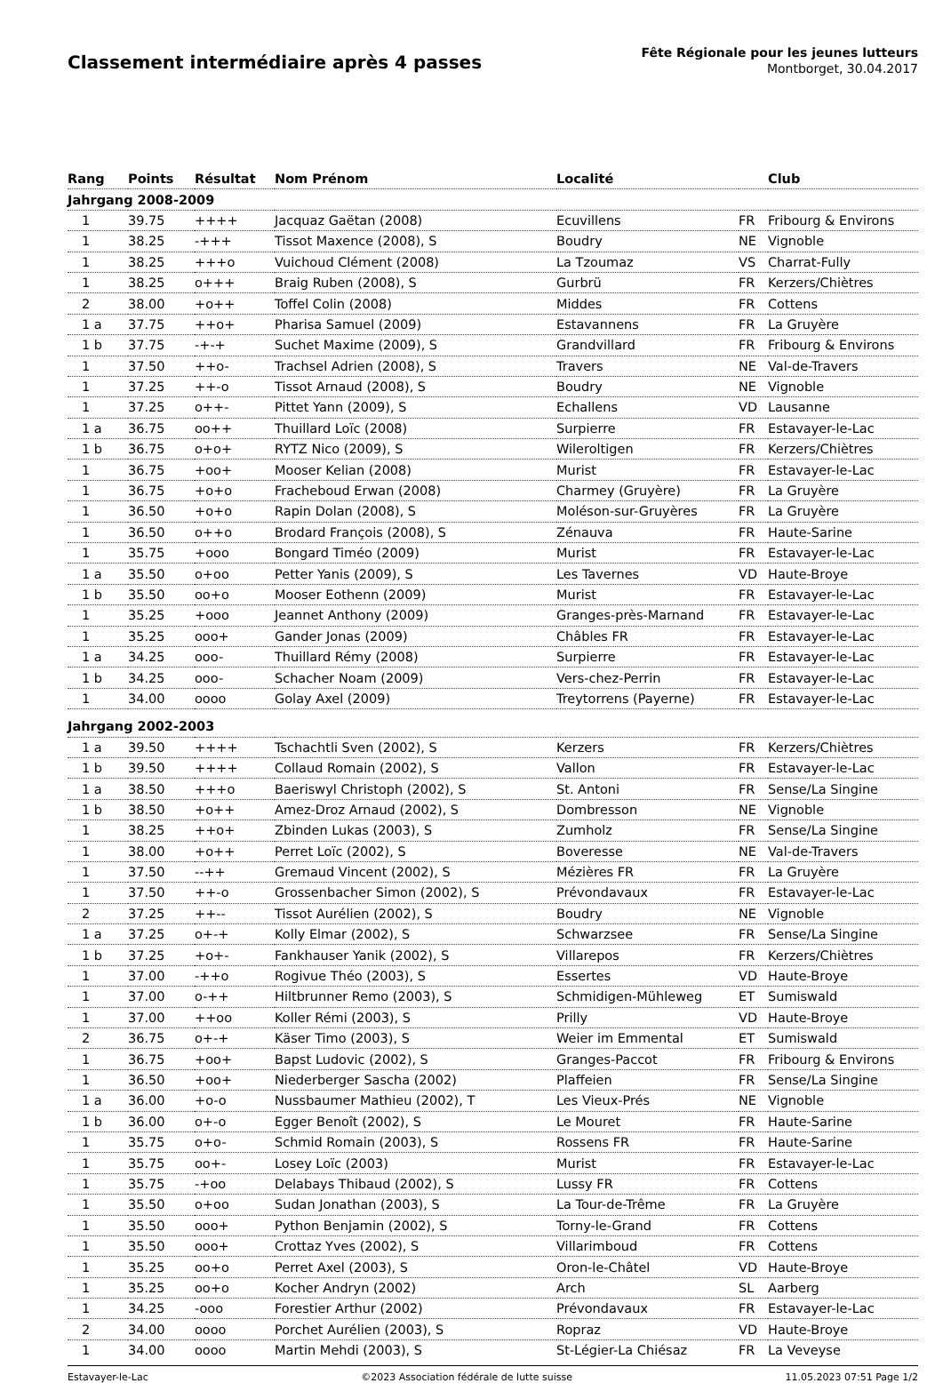Classement intermédiaire après 4 passes
Fête Régionale pour les jeunes lutteurs
Montborget, 30.04.2017
| Rang | Points | Résultat | Nom Prénom | Localité | | Club |
| --- | --- | --- | --- | --- | --- | --- |
| Jahrgang 2008-2009 | | | | | | |
| 1 | 39.75 | ++++ | Jacquaz Gaëtan (2008) | Ecuvillens | FR | Fribourg & Environs |
| 1 | 38.25 | -+++ | Tissot Maxence (2008), S | Boudry | NE | Vignoble |
| 1 | 38.25 | +++o | Vuichoud Clément (2008) | La Tzoumaz | VS | Charrat-Fully |
| 1 | 38.25 | o+++ | Braig Ruben (2008), S | Gurbrü | FR | Kerzers/Chiètres |
| 2 | 38.00 | +o++ | Toffel Colin (2008) | Middes | FR | Cottens |
| 1 a | 37.75 | ++o+ | Pharisa Samuel (2009) | Estavannens | FR | La Gruyère |
| 1 b | 37.75 | -+-+ | Suchet Maxime (2009), S | Grandvillard | FR | Fribourg & Environs |
| 1 | 37.50 | ++o- | Trachsel Adrien (2008), S | Travers | NE | Val-de-Travers |
| 1 | 37.25 | ++-o | Tissot Arnaud (2008), S | Boudry | NE | Vignoble |
| 1 | 37.25 | o++- | Pittet Yann (2009), S | Echallens | VD | Lausanne |
| 1 a | 36.75 | oo++ | Thuillard Loïc (2008) | Surpierre | FR | Estavayer-le-Lac |
| 1 b | 36.75 | o+o+ | RYTZ Nico (2009), S | Wileroltigen | FR | Kerzers/Chiètres |
| 1 | 36.75 | +oo+ | Mooser Kelian (2008) | Murist | FR | Estavayer-le-Lac |
| 1 | 36.75 | +o+o | Fracheboud Erwan (2008) | Charmey (Gruyère) | FR | La Gruyère |
| 1 | 36.50 | +o+o | Rapin Dolan (2008), S | Moléson-sur-Gruyères | FR | La Gruyère |
| 1 | 36.50 | o++o | Brodard François (2008), S | Zénauva | FR | Haute-Sarine |
| 1 | 35.75 | +ooo | Bongard Timéo (2009) | Murist | FR | Estavayer-le-Lac |
| 1 a | 35.50 | o+oo | Petter Yanis (2009), S | Les Tavernes | VD | Haute-Broye |
| 1 b | 35.50 | oo+o | Mooser Eothenn (2009) | Murist | FR | Estavayer-le-Lac |
| 1 | 35.25 | +ooo | Jeannet Anthony (2009) | Granges-près-Marnand | FR | Estavayer-le-Lac |
| 1 | 35.25 | ooo+ | Gander Jonas (2009) | Châbles FR | FR | Estavayer-le-Lac |
| 1 a | 34.25 | ooo- | Thuillard Rémy (2008) | Surpierre | FR | Estavayer-le-Lac |
| 1 b | 34.25 | ooo- | Schacher Noam (2009) | Vers-chez-Perrin | FR | Estavayer-le-Lac |
| 1 | 34.00 | oooo | Golay Axel (2009) | Treytorrens (Payerne) | FR | Estavayer-le-Lac |
| Jahrgang 2002-2003 | | | | | | |
| 1 a | 39.50 | ++++ | Tschachtli Sven (2002), S | Kerzers | FR | Kerzers/Chiètres |
| 1 b | 39.50 | ++++ | Collaud Romain (2002), S | Vallon | FR | Estavayer-le-Lac |
| 1 a | 38.50 | +++o | Baeriswyl Christoph (2002), S | St. Antoni | FR | Sense/La Singine |
| 1 b | 38.50 | +o++ | Amez-Droz Arnaud (2002), S | Dombresson | NE | Vignoble |
| 1 | 38.25 | ++o+ | Zbinden Lukas (2003), S | Zumholz | FR | Sense/La Singine |
| 1 | 38.00 | +o++ | Perret Loïc (2002), S | Boveresse | NE | Val-de-Travers |
| 1 | 37.50 | --++ | Gremaud Vincent (2002), S | Mézières FR | FR | La Gruyère |
| 1 | 37.50 | ++-o | Grossenbacher Simon (2002), S | Prévondavaux | FR | Estavayer-le-Lac |
| 2 | 37.25 | ++-- | Tissot Aurélien (2002), S | Boudry | NE | Vignoble |
| 1 a | 37.25 | o+-+ | Kolly Elmar (2002), S | Schwarzsee | FR | Sense/La Singine |
| 1 b | 37.25 | +o+- | Fankhauser Yanik (2002), S | Villarepos | FR | Kerzers/Chiètres |
| 1 | 37.00 | -++o | Rogivue Théo (2003), S | Essertes | VD | Haute-Broye |
| 1 | 37.00 | o-++ | Hiltbrunner Remo (2003), S | Schmidigen-Mühleweg | ET | Sumiswald |
| 1 | 37.00 | ++oo | Koller Rémi (2003), S | Prilly | VD | Haute-Broye |
| 2 | 36.75 | o+-+ | Käser Timo (2003), S | Weier im Emmental | ET | Sumiswald |
| 1 | 36.75 | +oo+ | Bapst Ludovic (2002), S | Granges-Paccot | FR | Fribourg & Environs |
| 1 | 36.50 | +oo+ | Niederberger Sascha (2002) | Plaffeien | FR | Sense/La Singine |
| 1 a | 36.00 | +o-o | Nussbaumer Mathieu (2002), T | Les Vieux-Prés | NE | Vignoble |
| 1 b | 36.00 | o+-o | Egger Benoît (2002), S | Le Mouret | FR | Haute-Sarine |
| 1 | 35.75 | o+o- | Schmid Romain (2003), S | Rossens FR | FR | Haute-Sarine |
| 1 | 35.75 | oo+- | Losey Loïc (2003) | Murist | FR | Estavayer-le-Lac |
| 1 | 35.75 | -+oo | Delabays Thibaud (2002), S | Lussy FR | FR | Cottens |
| 1 | 35.50 | o+oo | Sudan Jonathan (2003), S | La Tour-de-Trême | FR | La Gruyère |
| 1 | 35.50 | ooo+ | Python Benjamin (2002), S | Torny-le-Grand | FR | Cottens |
| 1 | 35.50 | ooo+ | Crottaz Yves (2002), S | Villarimboud | FR | Cottens |
| 1 | 35.25 | oo+o | Perret Axel (2003), S | Oron-le-Châtel | VD | Haute-Broye |
| 1 | 35.25 | oo+o | Kocher Andryn (2002) | Arch | SL | Aarberg |
| 1 | 34.25 | -ooo | Forestier Arthur (2002) | Prévondavaux | FR | Estavayer-le-Lac |
| 2 | 34.00 | oooo | Porchet Aurélien (2003), S | Ropraz | VD | Haute-Broye |
| 1 | 34.00 | oooo | Martin Mehdi (2003), S | St-Légier-La Chiésaz | FR | La Veveyse |
Estavayer-le-Lac ©2023 Association fédérale de lutte suisse 11.05.2023 07:51 Page 1/2